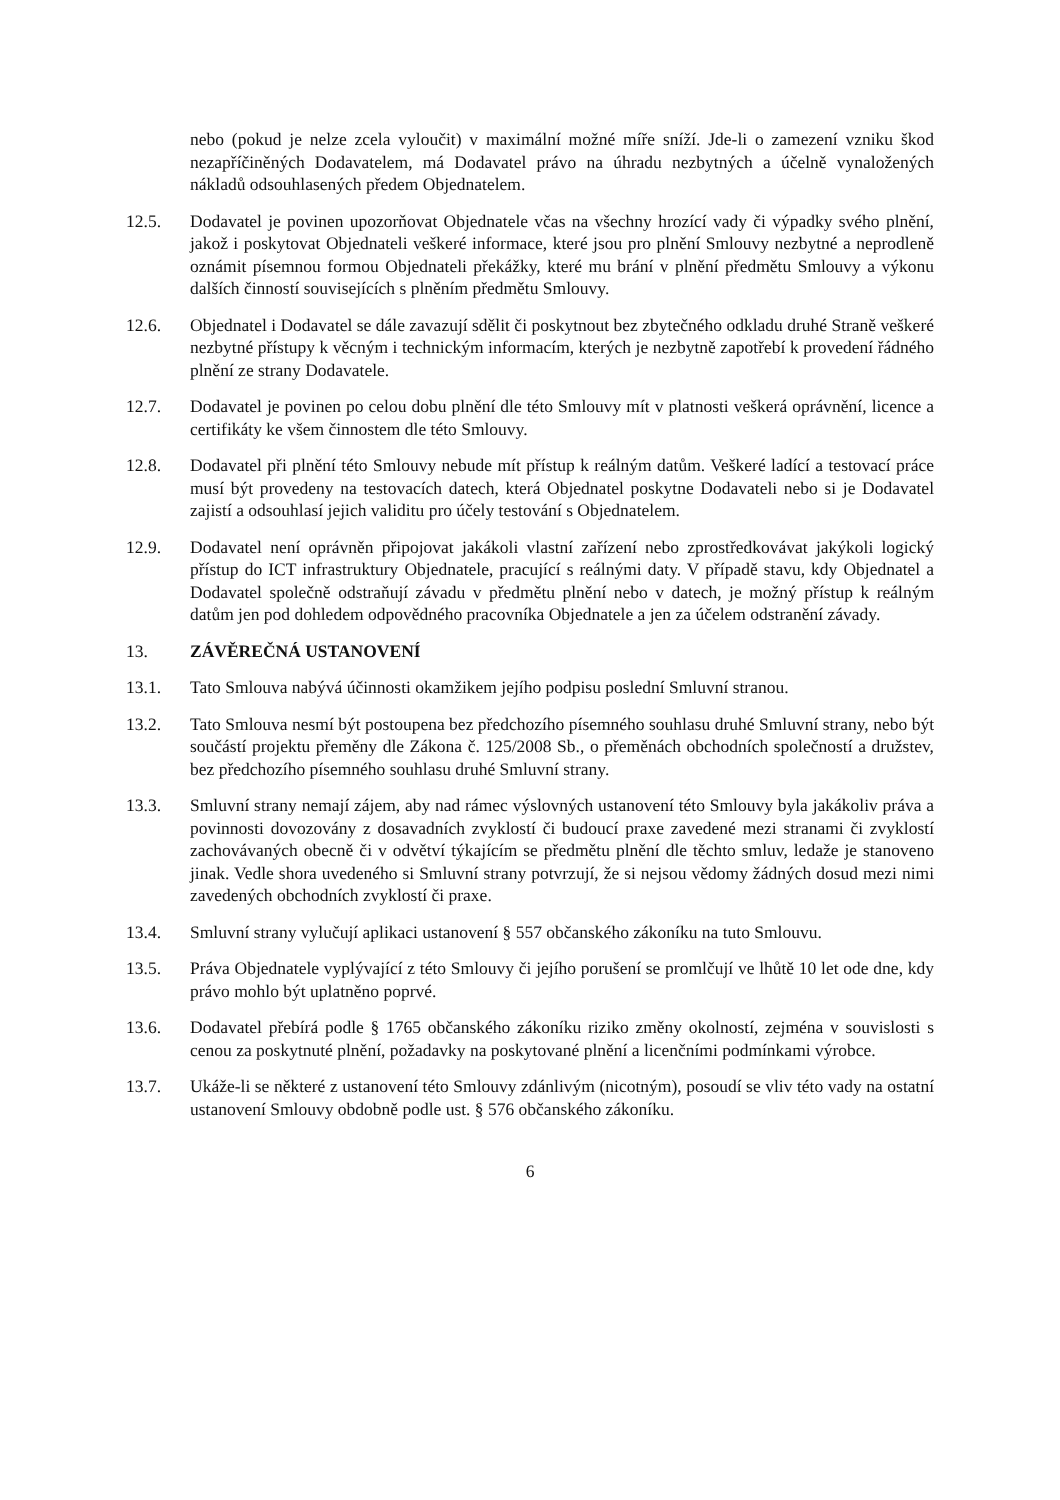nebo (pokud je nelze zcela vyloučit) v maximální možné míře sníží. Jde-li o zamezení vzniku škod nezapříčiněných Dodavatelem, má Dodavatel právo na úhradu nezbytných a účelně vynaložených nákladů odsouhlasených předem Objednatelem.
12.5. Dodavatel je povinen upozorňovat Objednatele včas na všechny hrozící vady či výpadky svého plnění, jakož i poskytovat Objednateli veškeré informace, které jsou pro plnění Smlouvy nezbytné a neprodleně oznámit písemnou formou Objednateli překážky, které mu brání v plnění předmětu Smlouvy a výkonu dalších činností souvisejících s plněním předmětu Smlouvy.
12.6. Objednatel i Dodavatel se dále zavazují sdělit či poskytnout bez zbytečného odkladu druhé Straně veškeré nezbytné přístupy k věcným i technickým informacím, kterých je nezbytně zapotřebí k provedení řádného plnění ze strany Dodavatele.
12.7. Dodavatel je povinen po celou dobu plnění dle této Smlouvy mít v platnosti veškerá oprávnění, licence a certifikáty ke všem činnostem dle této Smlouvy.
12.8. Dodavatel při plnění této Smlouvy nebude mít přístup k reálným datům. Veškeré ladící a testovací práce musí být provedeny na testovacích datech, která Objednatel poskytne Dodavateli nebo si je Dodavatel zajistí a odsouhlasí jejich validitu pro účely testování s Objednatelem.
12.9. Dodavatel není oprávněn připojovat jakákoli vlastní zařízení nebo zprostředkovávat jakýkoli logický přístup do ICT infrastruktury Objednatele, pracující s reálnými daty. V případě stavu, kdy Objednatel a Dodavatel společně odstraňují závadu v předmětu plnění nebo v datech, je možný přístup k reálným datům jen pod dohledem odpovědného pracovníka Objednatele a jen za účelem odstranění závady.
13. ZÁVĚREČNÁ USTANOVENÍ
13.1. Tato Smlouva nabývá účinnosti okamžikem jejího podpisu poslední Smluvní stranou.
13.2. Tato Smlouva nesmí být postoupena bez předchozího písemného souhlasu druhé Smluvní strany, nebo být součástí projektu přeměny dle Zákona č. 125/2008 Sb., o přeměnách obchodních společností a družstev, bez předchozího písemného souhlasu druhé Smluvní strany.
13.3. Smluvní strany nemají zájem, aby nad rámec výslovných ustanovení této Smlouvy byla jakákoliv práva a povinnosti dovozovány z dosavadních zvyklostí či budoucí praxe zavedené mezi stranami či zvyklostí zachovávaných obecně či v odvětví týkajícím se předmětu plnění dle těchto smluv, ledaže je stanoveno jinak. Vedle shora uvedeného si Smluvní strany potvrzují, že si nejsou vědomy žádných dosud mezi nimi zavedených obchodních zvyklostí či praxe.
13.4. Smluvní strany vylučují aplikaci ustanovení § 557 občanského zákoníku na tuto Smlouvu.
13.5. Práva Objednatele vyplývající z této Smlouvy či jejího porušení se promlčují ve lhůtě 10 let ode dne, kdy právo mohlo být uplatněno poprvé.
13.6. Dodavatel přebírá podle § 1765 občanského zákoníku riziko změny okolností, zejména v souvislosti s cenou za poskytnuté plnění, požadavky na poskytované plnění a licenčními podmínkami výrobce.
13.7. Ukáže-li se některé z ustanovení této Smlouvy zdánlivým (nicotným), posoudí se vliv této vady na ostatní ustanovení Smlouvy obdobně podle ust. § 576 občanského zákoníku.
6